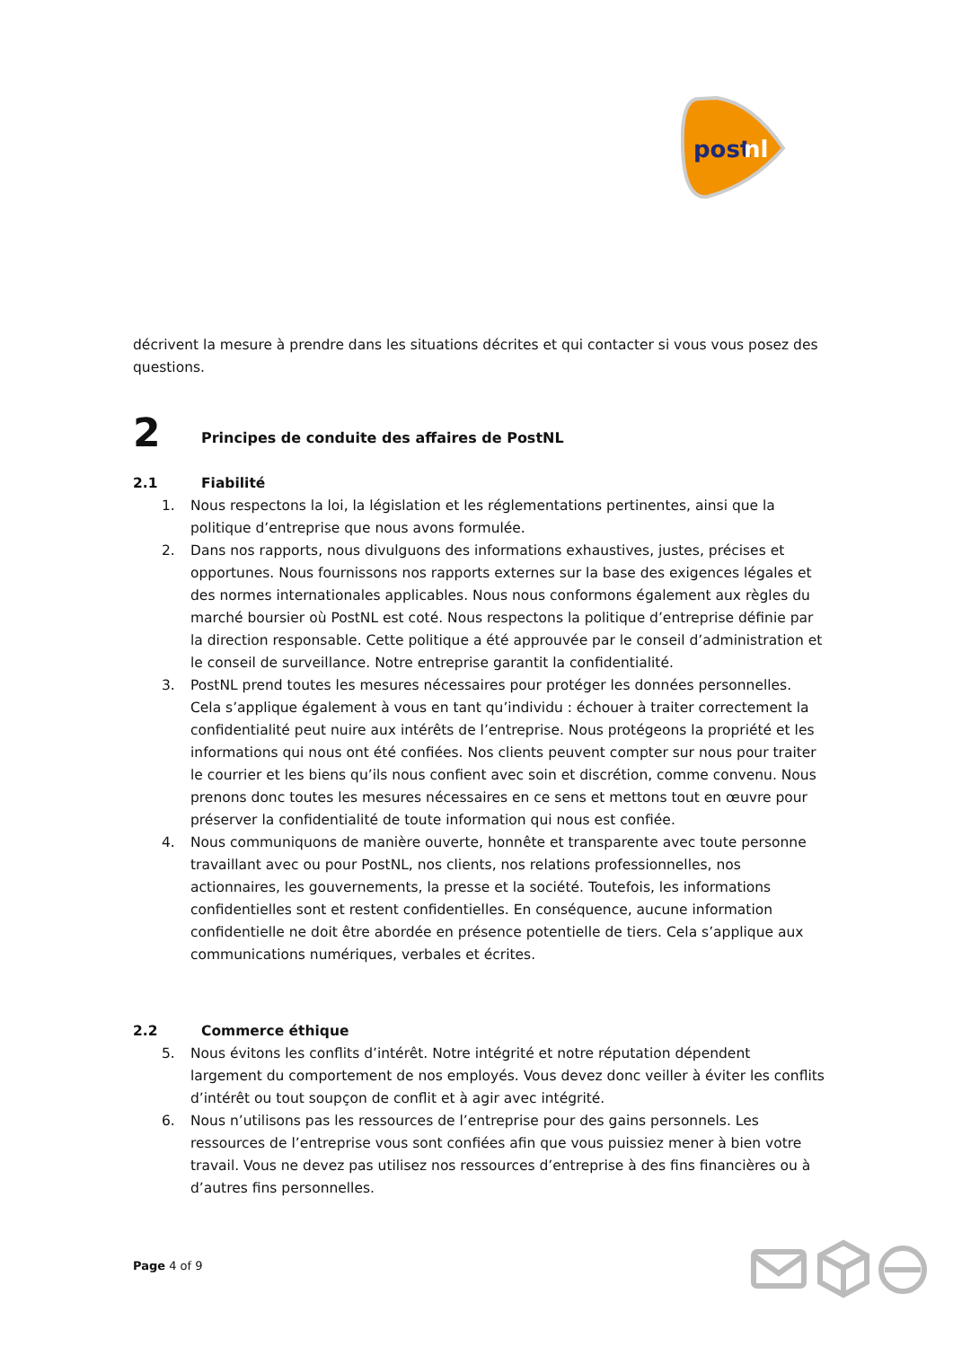post
nl
décrivent la mesure à prendre dans les situations décrites et qui contacter si vous vous posez des questions.
2 Principes de conduite des affaires de PostNL
2.1 Fiabilité
1. Nous respectons la loi, la législation et les réglementations pertinentes, ainsi que la politique d’entreprise que nous avons formulée.
2. Dans nos rapports, nous divulguons des informations exhaustives, justes, précises et opportunes. Nous fournissons nos rapports externes sur la base des exigences légales et des normes internationales applicables. Nous nous conformons également aux règles du marché boursier où PostNL est coté. Nous respectons la politique d’entreprise définie par la direction responsable. Cette politique a été approuvée par le conseil d’administration et le conseil de surveillance. Notre entreprise garantit la confidentialité.
3. PostNL prend toutes les mesures nécessaires pour protéger les données personnelles. Cela s’applique également à vous en tant qu’individu : échouer à traiter correctement la confidentialité peut nuire aux intérêts de l’entreprise. Nous protégeons la propriété et les informations qui nous ont été confiées. Nos clients peuvent compter sur nous pour traiter le courrier et les biens qu’ils nous confient avec soin et discrétion, comme convenu. Nous prenons donc toutes les mesures nécessaires en ce sens et mettons tout en œuvre pour préserver la confidentialité de toute information qui nous est confiée.
4. Nous communiquons de manière ouverte, honnête et transparente avec toute personne travaillant avec ou pour PostNL, nos clients, nos relations professionnelles, nos actionnaires, les gouvernements, la presse et la société. Toutefois, les informations confidentielles sont et restent confidentielles. En conséquence, aucune information confidentielle ne doit être abordée en présence potentielle de tiers. Cela s’applique aux communications numériques, verbales et écrites.
2.2 Commerce éthique
5. Nous évitons les conflits d’intérêt. Notre intégrité et notre réputation dépendent largement du comportement de nos employés. Vous devez donc veiller à éviter les conflits d’intérêt ou tout soupçon de conflit et à agir avec intégrité.
6. Nous n’utilisons pas les ressources de l’entreprise pour des gains personnels. Les ressources de l’entreprise vous sont confiées afin que vous puissiez mener à bien votre travail. Vous ne devez pas utilisez nos ressources d’entreprise à des fins financières ou à d’autres fins personnelles.
Page 4 of 9